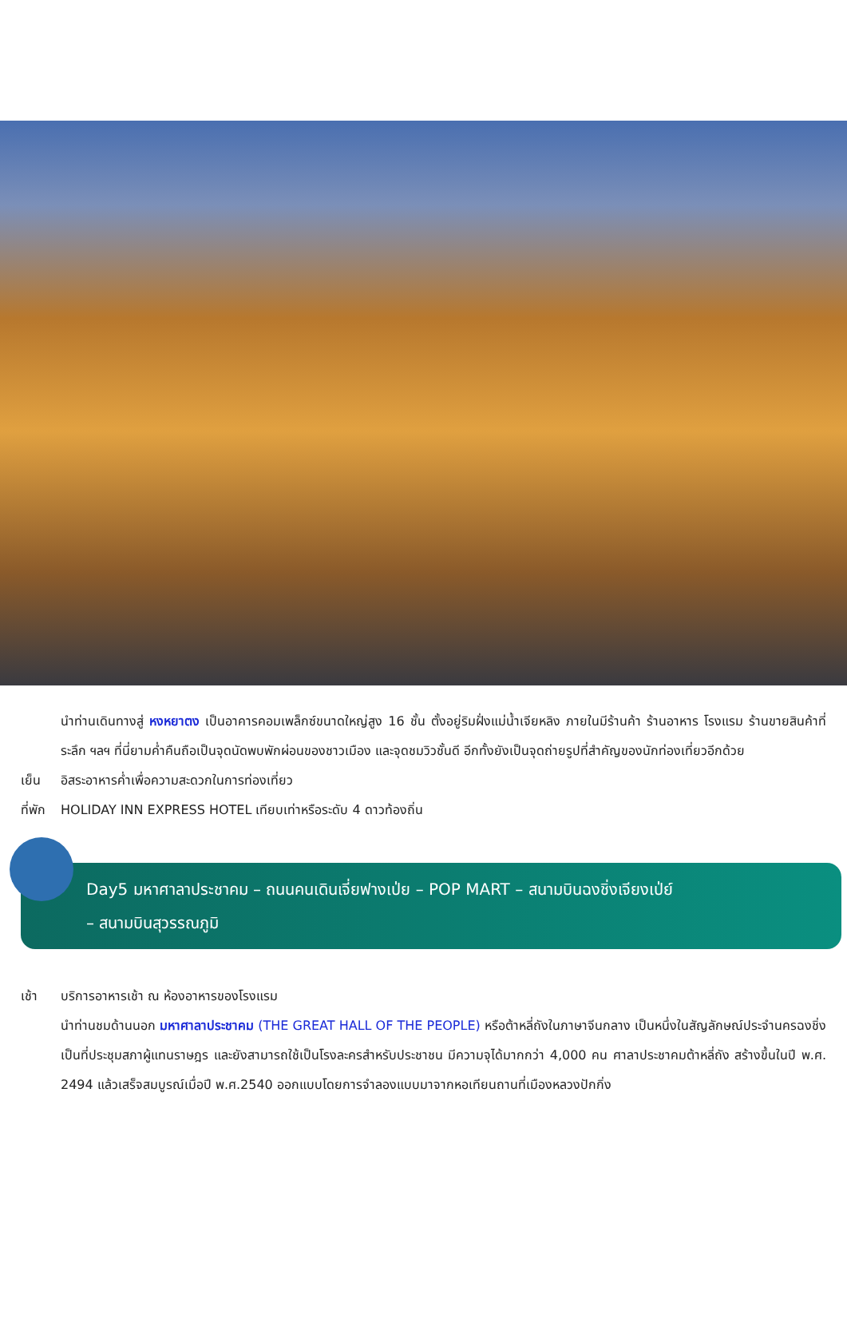นำท่านเดินทางสู่ หงหยาตง เป็นอาคารคอมเพล็กซ์ขนาดใหญ่สูง 16 ชั้น ตั้งอยู่ริมฝั่งแม่น้ำเจียหลิง ภายในมีร้านค้า ร้านอาหาร โรงแรม ร้านขายสินค้าที่ระลึก ฯลฯ ที่นี่ยามค่ำคืนถือเป็นจุดนัดพบพักผ่อนของชาวเมือง และจุดชมวิวชั้นดี อีกทั้งยังเป็นจุดถ่ายรูปที่สำคัญของนักท่องเที่ยวอีกด้วย
เย็น อิสระอาหารค่ำเพื่อความสะดวกในการท่องเที่ยว
ที่พัก HOLIDAY INN EXPRESS HOTEL เทียบเท่าหรือระดับ 4 ดาวท้องถิ่น
Day5 มหาศาลาประชาคม – ถนนคนเดินเจี่ยฟางเป่ย – POP MART – สนามบินฉงชิ่งเจียงเป่ย์
– สนามบินสุวรรณภูมิ
เช้า บริการอาหารเช้า ณ ห้องอาหารของโรงแรม
นำท่านชมด้านนอก มหาศาลาประชาคม (THE GREAT HALL OF THE PEOPLE) หรือต้าหลี่ถังในภาษาจีนกลาง เป็นหนึ่งในสัญลักษณ์ประจำนครฉงชิ่งเป็นที่ประชุมสภาผู้แทนราษฎร และยังสามารถใช้เป็นโรงละครสำหรับประชาชน มีความจุได้มากกว่า 4,000 คน ศาลาประชาคมต้าหลี่ถัง สร้างขึ้นในปี พ.ศ. 2494 แล้วเสร็จสมบูรณ์เมื่อปี พ.ศ.2540 ออกแบบโดยการจำลองแบบมาจากหอเทียนถานที่เมืองหลวงปักกิ่ง